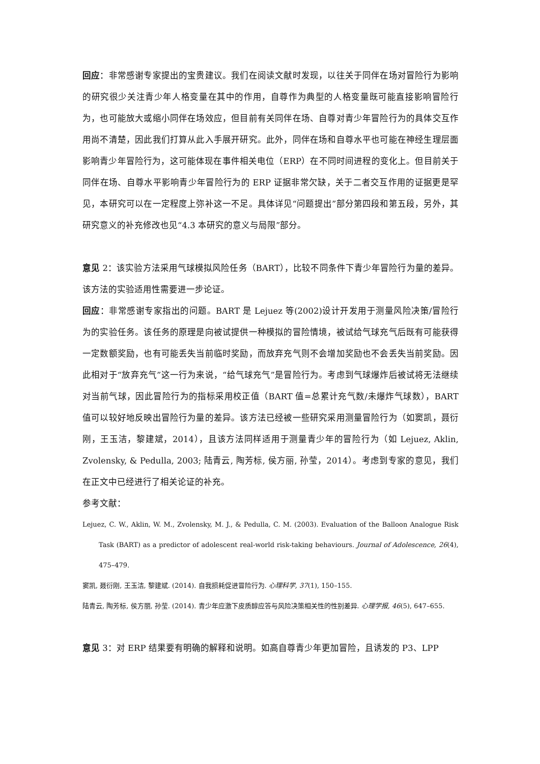回应：非常感谢专家提出的宝贵建议。我们在阅读文献时发现，以往关于同伴在场对冒险行为影响的研究很少关注青少年人格变量在其中的作用，自尊作为典型的人格变量既可能直接影响冒险行为，也可能放大或缩小同伴在场效应，但目前有关同伴在场、自尊对青少年冒险行为的具体交互作用尚不清楚，因此我们打算从此入手展开研究。此外，同伴在场和自尊水平也可能在神经生理层面影响青少年冒险行为，这可能体现在事件相关电位（ERP）在不同时间进程的变化上。但目前关于同伴在场、自尊水平影响青少年冒险行为的 ERP 证据非常欠缺，关于二者交互作用的证据更是罕见，本研究可以在一定程度上弥补这一不足。具体详见“问题提出”部分第四段和第五段，另外，其研究意义的补充修改也见“4.3 本研究的意义与局限”部分。
意见 2：该实验方法采用气球模拟风险任务（BART），比较不同条件下青少年冒险行为量的差异。该方法的实验适用性需要进一步论证。
回应：非常感谢专家指出的问题。BART 是 Lejuez 等(2002)设计开发用于测量风险决策/冒险行为的实验任务。该任务的原理是向被试提供一种模拟的冒险情境，被试给气球充气后既有可能获得一定数额奖励，也有可能丢失当前临时奖励，而放弃充气则不会增加奖励也不会丢失当前奖励。因此相对于“放弃充气”这一行为来说，“给气球充气”是冒险行为。考虑到气球爆炸后被试将无法继续对当前气球，因此冒险行为的指标采用校正值（BART 值=总累计充气数/未爆炸气球数），BART 值可以较好地反映出冒险行为量的差异。该方法已经被一些研究采用测量冒险行为（如窦凯，聂衍刚，王玉洁，黎建斌，2014），且该方法同样适用于测量青少年的冒险行为（如 Lejuez, Aklin, Zvolensky, & Pedulla, 2003; 陆青云, 陶芳标, 侯方丽, 孙莹，2014）。考虑到专家的意见，我们在正文中已经进行了相关论证的补充。
参考文献：
Lejuez, C. W., Aklin, W. M., Zvolensky, M. J., & Pedulla, C. M. (2003). Evaluation of the Balloon Analogue Risk Task (BART) as a predictor of adolescent real-world risk-taking behaviours. Journal of Adolescence, 26(4), 475–479.
窦凯, 聂衍刚, 王玉洁, 黎建斌. (2014). 自我损耗促进冒险行为. 心理科学, 37(1), 150–155.
陆青云, 陶芳标, 侯方丽, 孙莹. (2014). 青少年应激下皮质醇应答与风险决策相关性的性别差异. 心理学报, 46(5), 647–655.
意见 3：对 ERP 结果要有明确的解释和说明。如高自尊青少年更加冒险，且诱发的 P3、LPP